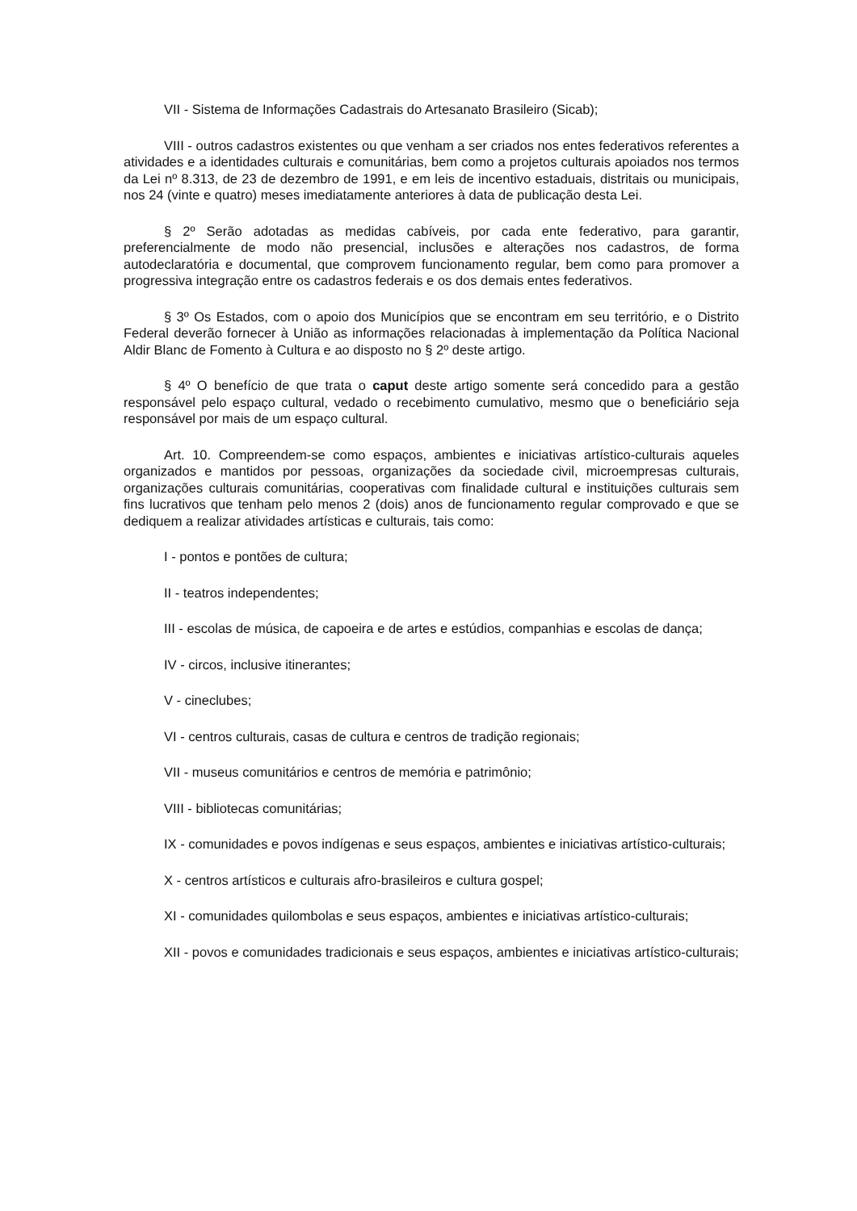VII - Sistema de Informações Cadastrais do Artesanato Brasileiro (Sicab);
VIII - outros cadastros existentes ou que venham a ser criados nos entes federativos referentes a atividades e a identidades culturais e comunitárias, bem como a projetos culturais apoiados nos termos da Lei nº 8.313, de 23 de dezembro de 1991, e em leis de incentivo estaduais, distritais ou municipais, nos 24 (vinte e quatro) meses imediatamente anteriores à data de publicação desta Lei.
§ 2º Serão adotadas as medidas cabíveis, por cada ente federativo, para garantir, preferencialmente de modo não presencial, inclusões e alterações nos cadastros, de forma autodeclaratória e documental, que comprovem funcionamento regular, bem como para promover a progressiva integração entre os cadastros federais e os dos demais entes federativos.
§ 3º Os Estados, com o apoio dos Municípios que se encontram em seu território, e o Distrito Federal deverão fornecer à União as informações relacionadas à implementação da Política Nacional Aldir Blanc de Fomento à Cultura e ao disposto no § 2º deste artigo.
§ 4º O benefício de que trata o caput deste artigo somente será concedido para a gestão responsável pelo espaço cultural, vedado o recebimento cumulativo, mesmo que o beneficiário seja responsável por mais de um espaço cultural.
Art. 10. Compreendem-se como espaços, ambientes e iniciativas artístico-culturais aqueles organizados e mantidos por pessoas, organizações da sociedade civil, microempresas culturais, organizações culturais comunitárias, cooperativas com finalidade cultural e instituições culturais sem fins lucrativos que tenham pelo menos 2 (dois) anos de funcionamento regular comprovado e que se dediquem a realizar atividades artísticas e culturais, tais como:
I - pontos e pontões de cultura;
II - teatros independentes;
III - escolas de música, de capoeira e de artes e estúdios, companhias e escolas de dança;
IV - circos, inclusive itinerantes;
V - cineclubes;
VI - centros culturais, casas de cultura e centros de tradição regionais;
VII - museus comunitários e centros de memória e patrimônio;
VIII - bibliotecas comunitárias;
IX - comunidades e povos indígenas e seus espaços, ambientes e iniciativas artístico-culturais;
X - centros artísticos e culturais afro-brasileiros e cultura gospel;
XI - comunidades quilombolas e seus espaços, ambientes e iniciativas artístico-culturais;
XII - povos e comunidades tradicionais e seus espaços, ambientes e iniciativas artístico-culturais;